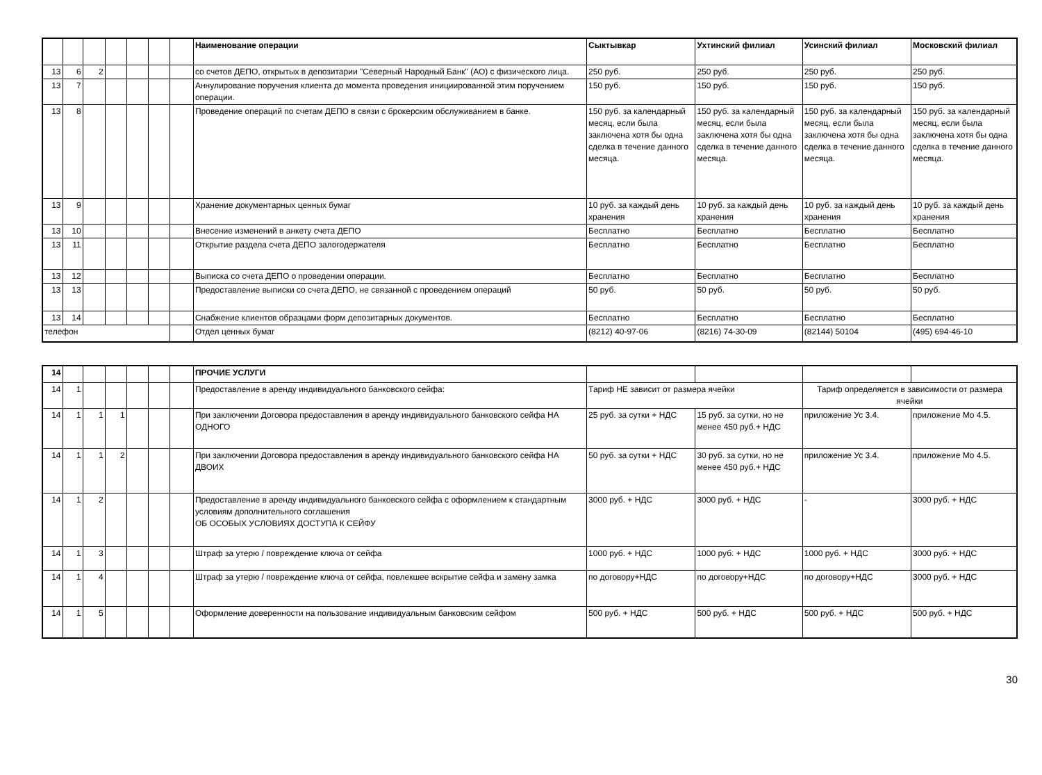| | | | | | | | Наименование операции | Сыктывкар | Ухтинский филиал | Усинский филиал | Московский филиал |
| --- | --- | --- | --- | --- | --- | --- | --- | --- | --- | --- | --- |
| 13 | 6 | 2 | | | | | со счетов ДЕПО, открытых в депозитарии "Северный Народный Банк" (АО) с физического лица. | 250 руб. | 250 руб. | 250 руб. | 250 руб. |
| 13 | 7 | | | | | | Аннулирование поручения клиента до момента проведения инициированной этим поручением операции. | 150 руб. | 150 руб. | 150 руб. | 150 руб. |
| 13 | 8 | | | | | | Проведение операций по счетам ДЕПО в связи с брокерским обслуживанием в банке. | 150 руб. за календарный месяц, если была заключена хотя бы одна сделка в течение данного месяца. | 150 руб. за календарный месяц, если была заключена хотя бы одна сделка в течение данного месяца. | 150 руб. за календарный месяц, если была заключена хотя бы одна сделка в течение данного месяца. | 150 руб. за календарный месяц, если была заключена хотя бы одна сделка в течение данного месяца. |
| 13 | 9 | | | | | | Хранение документарных ценных бумаг | 10 руб. за каждый день хранения | 10 руб. за каждый день хранения | 10 руб. за каждый день хранения | 10 руб. за каждый день хранения |
| 13 | 10 | | | | | | Внесение изменений в анкету счета ДЕПО | Бесплатно | Бесплатно | Бесплатно | Бесплатно |
| 13 | 11 | | | | | | Открытие раздела счета ДЕПО залогодержателя | Бесплатно | Бесплатно | Бесплатно | Бесплатно |
| 13 | 12 | | | | | | Выписка со счета ДЕПО о проведении операции. | Бесплатно | Бесплатно | Бесплатно | Бесплатно |
| 13 | 13 | | | | | | Предоставление выписки со счета ДЕПО, не связанной с проведением операций | 50 руб. | 50 руб. | 50 руб. | 50 руб. |
| 13 | 14 | | | | | | Снабжение клиентов образцами форм депозитарных документов. | Бесплатно | Бесплатно | Бесплатно | Бесплатно |
| телефон | | | | | | | Отдел ценных бумаг | (8212) 40-97-06 | (8216) 74-30-09 | (82144) 50104 | (495) 694-46-10 |
| 14 | | | | | | | ПРОЧИЕ УСЛУГИ | | | | |
| --- | --- | --- | --- | --- | --- | --- | --- | --- | --- | --- | --- |
| 14 | 1 | | | | | | Предоставление в аренду индивидуального банковского сейфа: | Тариф НЕ зависит от размера ячейки | | Тариф определяется в зависимости от размера ячейки | |
| 14 | 1 | 1 | 1 | | | | При заключении Договора предоставления в аренду индивидуального банковского сейфа НА ОДНОГО | 25 руб. за сутки + НДС | 15 руб. за сутки, но не менее 450 руб.+ НДС | приложение Ус 3.4. | приложение Мо 4.5. |
| 14 | 1 | 1 | 2 | | | | При заключении Договора предоставления в аренду индивидуального банковского сейфа НА ДВОИХ | 50 руб. за сутки + НДС | 30 руб. за сутки, но не менее 450 руб.+ НДС | приложение Ус 3.4. | приложение Мо 4.5. |
| 14 | 1 | 2 | | | | | Предоставление в аренду индивидуального банковского сейфа с оформлением к стандартным условиям дополнительного соглашения ОБ ОСОБЫХ УСЛОВИЯХ ДОСТУПА К СЕЙФУ | 3000 руб. + НДС | 3000 руб. + НДС | - | 3000 руб. + НДС |
| 14 | 1 | 3 | | | | | Штраф за утерю / повреждение ключа от сейфа | 1000 руб. + НДС | 1000 руб. + НДС | 1000 руб. + НДС | 3000 руб. + НДС |
| 14 | 1 | 4 | | | | | Штраф за утерю / повреждение ключа от сейфа, повлекшее вскрытие сейфа и замену замка | по договору+НДС | по договору+НДС | по договору+НДС | 3000 руб. + НДС |
| 14 | 1 | 5 | | | | | Оформление доверенности на пользование индивидуальным банковским сейфом | 500 руб. + НДС | 500 руб. + НДС | 500 руб. + НДС | 500 руб. + НДС |
30